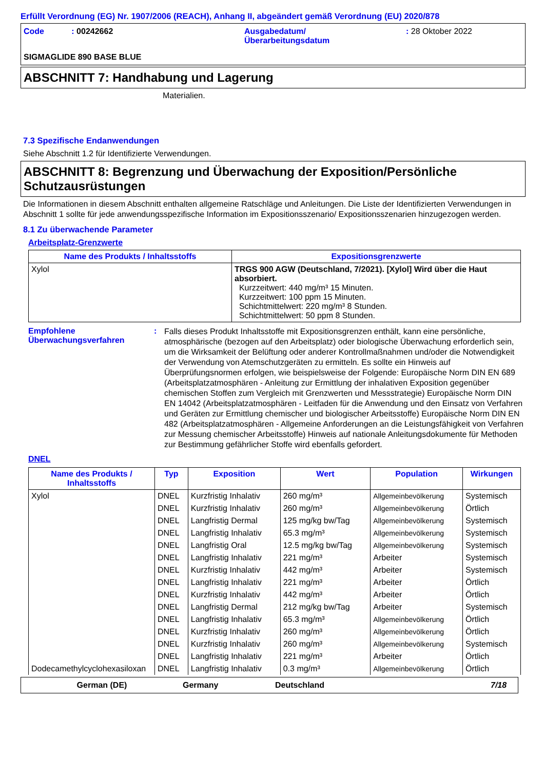Erfüllt Verordnung (EG) Nr. 1907/2006 (REACH), Anhang II, abgeändert gemäß Verordnung (EU) 2020/878
Code : 00242662 Ausgabedatum/
Überarbeitungsdatum
: 28 Oktober 2022
SIGMAGLIDE 890 BASE BLUE
ABSCHNITT 7: Handhabung und Lagerung
Materialien.
7.3 Spezifische Endanwendungen
Siehe Abschnitt 1.2 für Identifizierte Verwendungen.
ABSCHNITT 8: Begrenzung und Überwachung der Exposition/Persönliche Schutzausrüstungen
Die Informationen in diesem Abschnitt enthalten allgemeine Ratschläge und Anleitungen. Die Liste der Identifizierten Verwendungen in Abschnitt 1 sollte für jede anwendungsspezifische Information im Expositionsszenario/ Expositionsszenarien hinzugezogen werden.
8.1 Zu überwachende Parameter
Arbeitsplatz-Grenzwerte
| Name des Produkts / Inhaltsstoffs | Expositionsgrenzwerte |
| --- | --- |
| Xylol | TRGS 900 AGW (Deutschland, 7/2021). [Xylol] Wird über die Haut absorbiert. Kurzzeitwert: 440 mg/m³ 15 Minuten. Kurzzeitwert: 100 ppm 15 Minuten. Schichtmittelwert: 220 mg/m³ 8 Stunden. Schichtmittelwert: 50 ppm 8 Stunden. |
Empfohlene Überwachungsverfahren
:
Falls dieses Produkt Inhaltsstoffe mit Expositionsgrenzen enthält, kann eine persönliche, atmosphärische (bezogen auf den Arbeitsplatz) oder biologische Überwachung erforderlich sein, um die Wirksamkeit der Belüftung oder anderer Kontrollmaßnahmen und/oder die Notwendigkeit der Verwendung von Atemschutzgeräten zu ermitteln. Es sollte ein Hinweis auf Überprüfungsnormen erfolgen, wie beispielsweise der Folgende: Europäische Norm DIN EN 689 (Arbeitsplatzatmosphären - Anleitung zur Ermittlung der inhalativen Exposition gegenüber chemischen Stoffen zum Vergleich mit Grenzwerten und Messstrategie) Europäische Norm DIN EN 14042 (Arbeitsplatzatmosphären - Leitfaden für die Anwendung und den Einsatz von Verfahren und Geräten zur Ermittlung chemischer und biologischer Arbeitsstoffe) Europäische Norm DIN EN 482 (Arbeitsplatzatmosphären - Allgemeine Anforderungen an die Leistungsfähigkeit von Verfahren zur Messung chemischer Arbeitsstoffe) Hinweis auf nationale Anleitungsdokumente für Methoden zur Bestimmung gefährlicher Stoffe wird ebenfalls gefordert.
DNEL
| Name des Produkts / Inhaltsstoffs | Typ | Exposition | Wert | Population | Wirkungen |
| --- | --- | --- | --- | --- | --- |
| Xylol | DNEL | Kurzfristig Inhalativ | 260 mg/m³ | Allgemeinbevölkerung | Systemisch |
| | DNEL | Kurzfristig Inhalativ | 260 mg/m³ | Allgemeinbevölkerung | Örtlich |
| | DNEL | Langfristig Dermal | 125 mg/kg bw/Tag | Allgemeinbevölkerung | Systemisch |
| | DNEL | Langfristig Inhalativ | 65.3 mg/m³ | Allgemeinbevölkerung | Systemisch |
| | DNEL | Langfristig Oral | 12.5 mg/kg bw/Tag | Allgemeinbevölkerung | Systemisch |
| | DNEL | Langfristig Inhalativ | 221 mg/m³ | Arbeiter | Systemisch |
| | DNEL | Kurzfristig Inhalativ | 442 mg/m³ | Arbeiter | Systemisch |
| | DNEL | Langfristig Inhalativ | 221 mg/m³ | Arbeiter | Örtlich |
| | DNEL | Kurzfristig Inhalativ | 442 mg/m³ | Arbeiter | Örtlich |
| | DNEL | Langfristig Dermal | 212 mg/kg bw/Tag | Arbeiter | Systemisch |
| | DNEL | Langfristig Inhalativ | 65.3 mg/m³ | Allgemeinbevölkerung | Örtlich |
| | DNEL | Kurzfristig Inhalativ | 260 mg/m³ | Allgemeinbevölkerung | Örtlich |
| | DNEL | Kurzfristig Inhalativ | 260 mg/m³ | Allgemeinbevölkerung | Systemisch |
| | DNEL | Langfristig Inhalativ | 221 mg/m³ | Arbeiter | Örtlich |
| Dodecamethylcyclohexasiloxan | DNEL | Langfristig Inhalativ | 0.3 mg/m³ | Allgemeinbevölkerung | Örtlich |
German (DE) Germany Deutschland 7/18